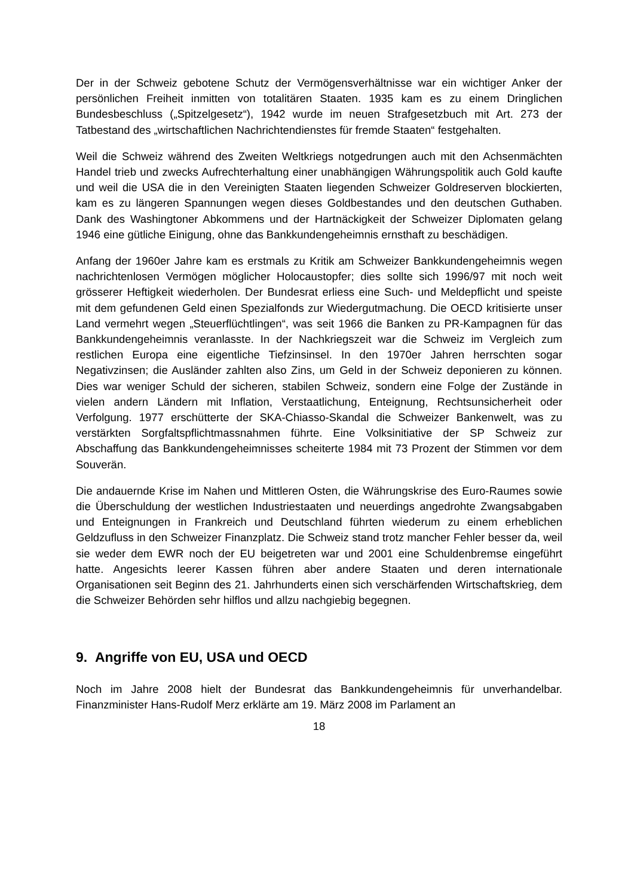Der in der Schweiz gebotene Schutz der Vermögensverhältnisse war ein wichtiger Anker der persönlichen Freiheit inmitten von totalitären Staaten. 1935 kam es zu einem Dringlichen Bundesbeschluss („Spitzelgesetz“), 1942 wurde im neuen Strafgesetzbuch mit Art. 273 der Tatbestand des „wirtschaftlichen Nachrichtendienstes für fremde Staaten“ festgehalten.
Weil die Schweiz während des Zweiten Weltkriegs notgedrungen auch mit den Achsenmächten Handel trieb und zwecks Aufrechterhaltung einer unabhängigen Währungspolitik auch Gold kaufte und weil die USA die in den Vereinigten Staaten liegenden Schweizer Goldreserven blockierten, kam es zu längeren Spannungen wegen dieses Goldbestandes und den deutschen Guthaben. Dank des Washingtoner Abkommens und der Hartnäckigkeit der Schweizer Diplomaten gelang 1946 eine gütliche Einigung, ohne das Bankkundengeheimnis ernsthaft zu beschädigen.
Anfang der 1960er Jahre kam es erstmals zu Kritik am Schweizer Bankkundengeheimnis wegen nachrichtenlosen Vermögen möglicher Holocaustopfer; dies sollte sich 1996/97 mit noch weit grösserer Heftigkeit wiederholen. Der Bundesrat erliess eine Such- und Meldepflicht und speiste mit dem gefundenen Geld einen Spezialfonds zur Wiedergutmachung. Die OECD kritisierte unser Land vermehrt wegen „Steuerflüchtlingen“, was seit 1966 die Banken zu PR-Kampagnen für das Bankkundengeheimnis veranlasste. In der Nachkriegszeit war die Schweiz im Vergleich zum restlichen Europa eine eigentliche Tiefzinsinsel. In den 1970er Jahren herrschten sogar Negativzinsen; die Ausländer zahlten also Zins, um Geld in der Schweiz deponieren zu können. Dies war weniger Schuld der sicheren, stabilen Schweiz, sondern eine Folge der Zustände in vielen andern Ländern mit Inflation, Verstaatlichung, Enteignung, Rechtsunsicherheit oder Verfolgung. 1977 erschütterte der SKA-Chiasso-Skandal die Schweizer Bankenwelt, was zu verstärkten Sorgfaltspflichtmassnahmen führte. Eine Volksinitiative der SP Schweiz zur Abschaffung das Bankkundengeheimnisses scheiterte 1984 mit 73 Prozent der Stimmen vor dem Souverän.
Die andauernde Krise im Nahen und Mittleren Osten, die Währungskrise des Euro-Raumes sowie die Überschuldung der westlichen Industriestaaten und neuerdings angedrohte Zwangsabgaben und Enteignungen in Frankreich und Deutschland führten wiederum zu einem erheblichen Geldzufluss in den Schweizer Finanzplatz. Die Schweiz stand trotz mancher Fehler besser da, weil sie weder dem EWR noch der EU beigetreten war und 2001 eine Schuldenbremse eingeführt hatte. Angesichts leerer Kassen führen aber andere Staaten und deren internationale Organisationen seit Beginn des 21. Jahrhunderts einen sich verschärfenden Wirtschaftskrieg, dem die Schweizer Behörden sehr hilflos und allzu nachgiebig begegnen.
9. Angriffe von EU, USA und OECD
Noch im Jahre 2008 hielt der Bundesrat das Bankkundengeheimnis für unverhandelbar. Finanzminister Hans-Rudolf Merz erklärte am 19. März 2008 im Parlament an
18